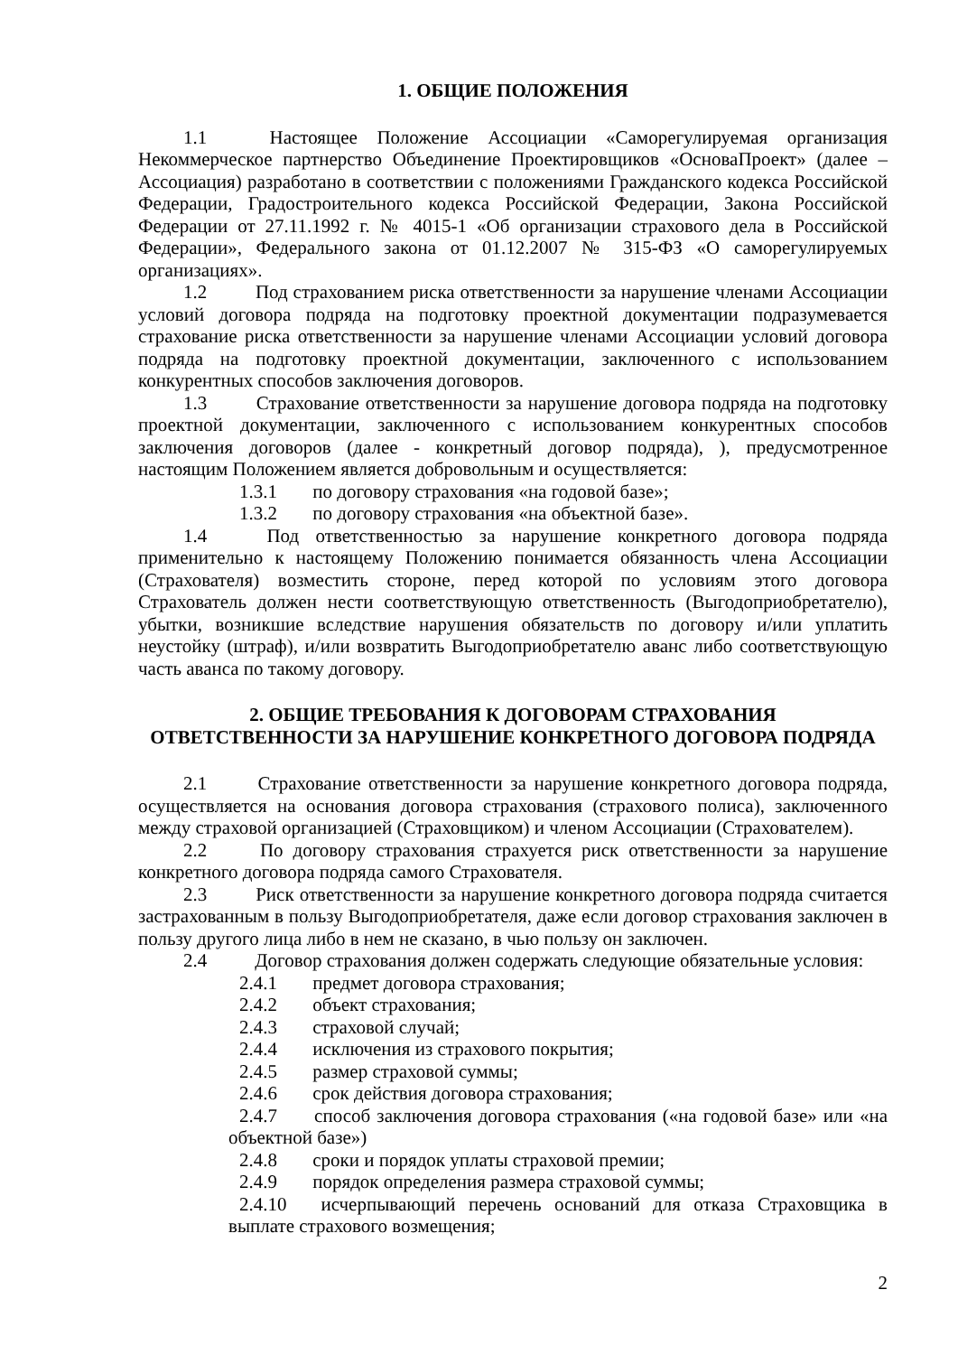1. ОБЩИЕ ПОЛОЖЕНИЯ
1.1 Настоящее Положение Ассоциации «Саморегулируемая организация Некоммерческое партнерство Объединение Проектировщиков «ОсноваПроект» (далее – Ассоциация) разработано в соответствии с положениями Гражданского кодекса Российской Федерации, Градостроительного кодекса Российской Федерации, Закона Российской Федерации от 27.11.1992 г. № 4015-1 «Об организации страхового дела в Российской Федерации», Федерального закона от 01.12.2007 № 315-ФЗ «О саморегулируемых организациях».
1.2 Под страхованием риска ответственности за нарушение членами Ассоциации условий договора подряда на подготовку проектной документации подразумевается страхование риска ответственности за нарушение членами Ассоциации условий договора подряда на подготовку проектной документации, заключенного с использованием конкурентных способов заключения договоров.
1.3 Страхование ответственности за нарушение договора подряда на подготовку проектной документации, заключенного с использованием конкурентных способов заключения договоров (далее - конкретный договор подряда), ), предусмотренное настоящим Положением является добровольным и осуществляется:
1.3.1 по договору страхования «на годовой базе»;
1.3.2 по договору страхования «на объектной базе».
1.4 Под ответственностью за нарушение конкретного договора подряда применительно к настоящему Положению понимается обязанность члена Ассоциации (Страхователя) возместить стороне, перед которой по условиям этого договора Страхователь должен нести соответствующую ответственность (Выгодоприобретателю), убытки, возникшие вследствие нарушения обязательств по договору и/или уплатить неустойку (штраф), и/или возвратить Выгодоприобретателю аванс либо соответствующую часть аванса по такому договору.
2. ОБЩИЕ ТРЕБОВАНИЯ К ДОГОВОРАМ СТРАХОВАНИЯ
ОТВЕТСТВЕННОСТИ ЗА НАРУШЕНИЕ КОНКРЕТНОГО ДОГОВОРА ПОДРЯДА
2.1 Страхование ответственности за нарушение конкретного договора подряда, осуществляется на основания договора страхования (страхового полиса), заключенного между страховой организацией (Страховщиком) и членом Ассоциации (Страхователем).
2.2 По договору страхования страхуется риск ответственности за нарушение конкретного договора подряда самого Страхователя.
2.3 Риск ответственности за нарушение конкретного договора подряда считается застрахованным в пользу Выгодоприобретателя, даже если договор страхования заключен в пользу другого лица либо в нем не сказано, в чью пользу он заключен.
2.4 Договор страхования должен содержать следующие обязательные условия:
2.4.1 предмет договора страхования;
2.4.2 объект страхования;
2.4.3 страховой случай;
2.4.4 исключения из страхового покрытия;
2.4.5 размер страховой суммы;
2.4.6 срок действия договора страхования;
2.4.7 способ заключения договора страхования («на годовой базе» или «на объектной базе»)
2.4.8 сроки и порядок уплаты страховой премии;
2.4.9 порядок определения размера страховой суммы;
2.4.10 исчерпывающий перечень оснований для отказа Страховщика в выплате страхового возмещения;
2